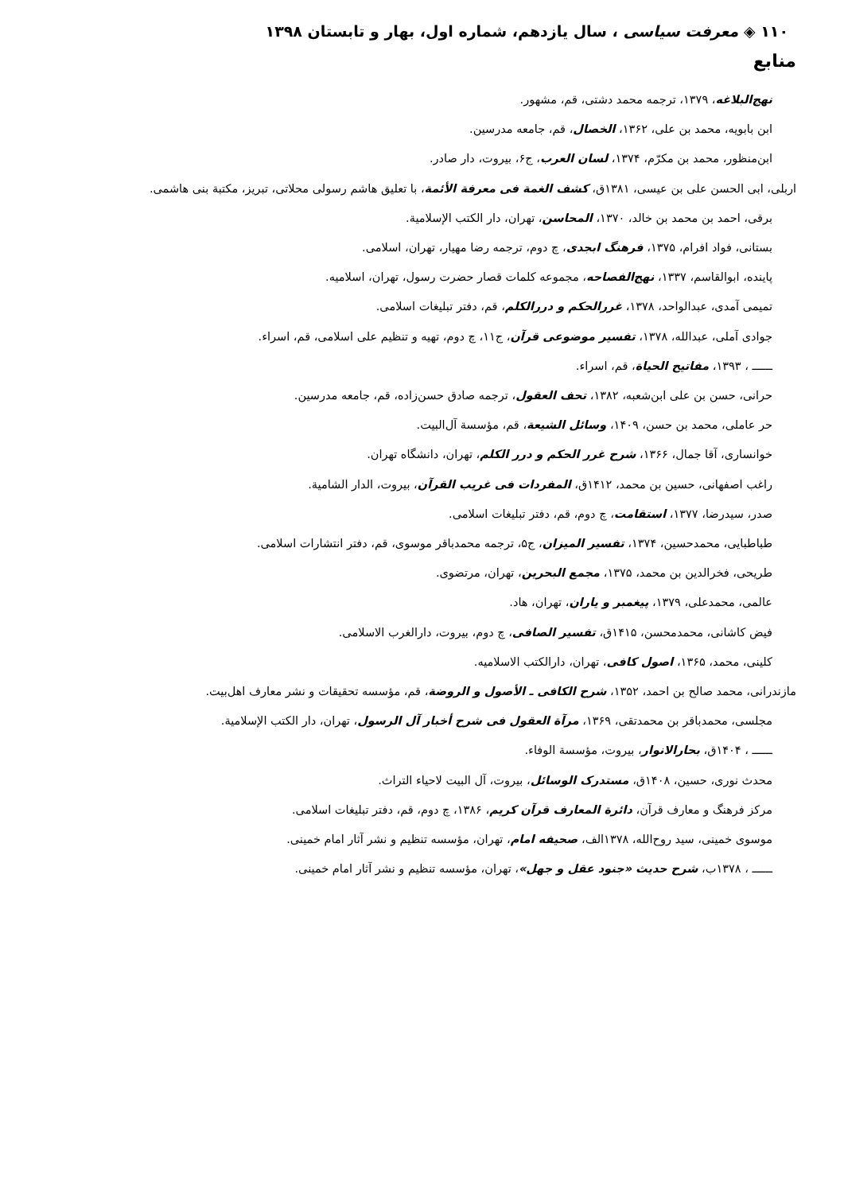۱۱۰ ◈ معرفت سیاسی ، سال یازدهم، شماره اول، بهار و تابستان ۱۳۹۸
منابع
نهج‌البلاغه، ۱۳۷۹، ترجمه محمد دشتی، قم، مشهور.
ابن بابویه، محمد بن علی، ۱۳۶۲، الخصال، قم، جامعه مدرسین.
ابن‌منظور، محمد بن مکرّم، ۱۳۷۴، لسان العرب، ج۶، بیروت، دار صادر.
اربلی، ابی الحسن علی بن عیسی، ۱۳۸۱ق، کشف الغمة فی معرفة الأئمة، با تعلیق هاشم رسولی محلاتی، تبریز، مکتبة بنی هاشمی.
برقی، احمد بن محمد بن خالد، ۱۳۷۰، المحاسن، تهران، دار الکتب الإسلامیة.
بستانی، فواد افرام، ۱۳۷۵، فرهنگ ابجدی، چ دوم، ترجمه رضا مهیار، تهران، اسلامی.
پاینده، ابوالقاسم، ۱۳۳۷، نهج‌الفصاحه، مجموعه کلمات قصار حضرت رسول، تهران، اسلامیه.
تمیمی آمدی، عبدالواحد، ۱۳۷۸، غررالحکم و دررالکلم، قم، دفتر تبلیغات اسلامی.
جوادی آملی، عبدالله، ۱۳۷۸، تفسیر موضوعی قرآن، ج۱۱، چ دوم، تهیه و تنظیم علی اسلامی، قم، اسراء.
ــــــ ، ۱۳۹۳، مفاتیح الحیاة، قم، اسراء.
حرانی، حسن بن علی ابن‌شعبه، ۱۳۸۲، تحف العقول، ترجمه صادق حسن‌زاده، قم، جامعه مدرسین.
حر عاملی، محمد بن حسن، ۱۴۰۹، وسائل الشیعة، قم، مؤسسة آل‌البیت.
خوانساری، آقا جمال، ۱۳۶۶، شرح غرر الحکم و درر الکلم، تهران، دانشگاه تهران.
راغب اصفهانی، حسین بن محمد، ۱۴۱۲ق، المفردات فی غریب القرآن، بیروت، الدار الشامیة.
صدر، سیدرضا، ۱۳۷۷، استقامت، چ دوم، قم، دفتر تبلیغات اسلامی.
طباطبایی، محمدحسین، ۱۳۷۴، تفسیر المیزان، ج۵، ترجمه محمدباقر موسوی، قم، دفتر انتشارات اسلامی.
طریحی، فخرالدین بن محمد، ۱۳۷۵، مجمع البحرین، تهران، مرتضوی.
عالمی، محمدعلی، ۱۳۷۹، پیغمبر و یاران، تهران، هاد.
فیض کاشانی، محمدمحسن، ۱۴۱۵ق، تفسیر الصافی، چ دوم، بیروت، دارالغرب الاسلامی.
کلینی، محمد، ۱۳۶۵، اصول کافی، تهران، دارالکتب الاسلامیه.
مازندرانی، محمد صالح بن احمد، ۱۳۵۲، شرح الکافی ـ الأصول و الروضة، قم، مؤسسه تحقیقات و نشر معارف اهل‌بیت.
مجلسی، محمدباقر بن محمدتقی، ۱۳۶۹، مرآة العقول فی شرح أخبار آل الرسول، تهران، دار الکتب الإسلامیة.
ــــــ ، ۱۴۰۴ق، بحارالانوار، بیروت، مؤسسة الوفاء.
محدث نوری، حسین، ۱۴۰۸ق، مستدرک الوسائل، بیروت، آل البیت لاحیاء التراث.
مرکز فرهنگ و معارف قرآن، دائرة المعارف قرآن کریم، ۱۳۸۶، چ دوم، قم، دفتر تبلیغات اسلامی.
موسوی خمینی، سید روح‌الله، ۱۳۷۸الف، صحیفه امام، تهران، مؤسسه تنظیم و نشر آثار امام خمینی.
ــــــ ، ۱۳۷۸ب، شرح حدیث «جنود عقل و جهل»، تهران، مؤسسه تنظیم و نشر آثار امام خمینی.